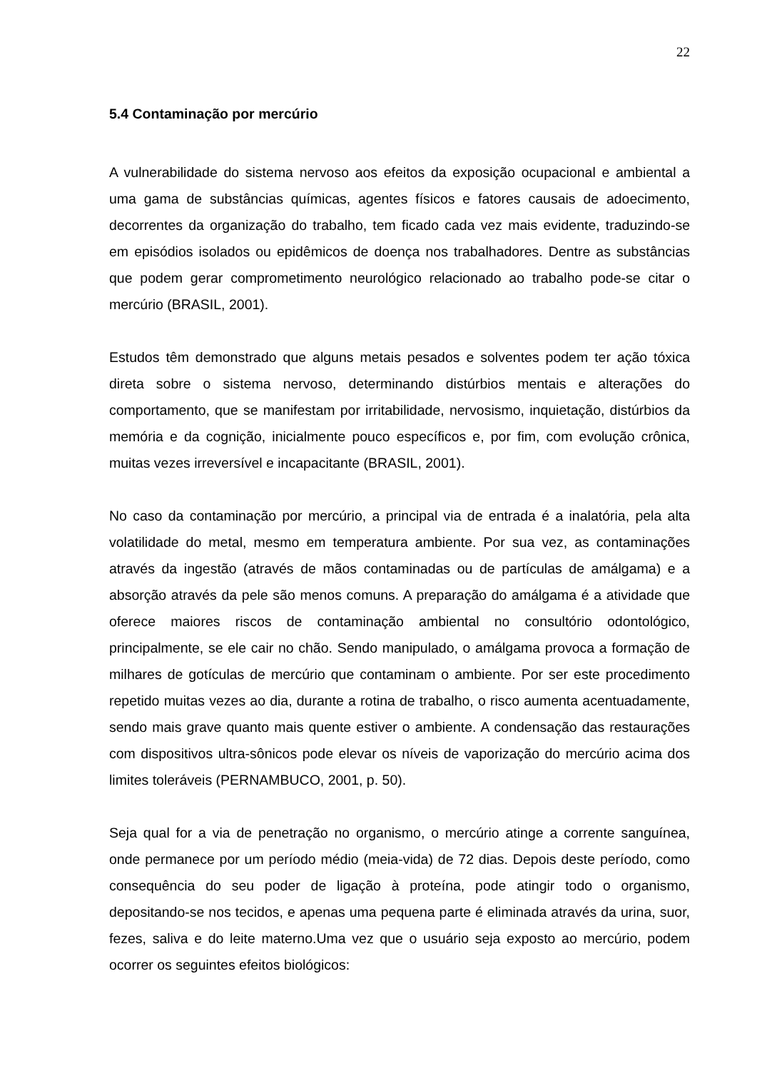22
5.4 Contaminação por mercúrio
A vulnerabilidade do sistema nervoso aos efeitos da exposição ocupacional e ambiental a uma gama de substâncias químicas, agentes físicos e fatores causais de adoecimento, decorrentes da organização do trabalho, tem ficado cada vez mais evidente, traduzindo-se em episódios isolados ou epidêmicos de doença nos trabalhadores. Dentre as substâncias que podem gerar comprometimento neurológico relacionado ao trabalho pode-se citar o mercúrio (BRASIL, 2001).
Estudos têm demonstrado que alguns metais pesados e solventes podem ter ação tóxica direta sobre o sistema nervoso, determinando distúrbios mentais e alterações do comportamento, que se manifestam por irritabilidade, nervosismo, inquietação, distúrbios da memória e da cognição, inicialmente pouco específicos e, por fim, com evolução crônica, muitas vezes irreversível e incapacitante (BRASIL, 2001).
No caso da contaminação por mercúrio, a principal via de entrada é a inalatória, pela alta volatilidade do metal, mesmo em temperatura ambiente. Por sua vez, as contaminações através da ingestão (através de mãos contaminadas ou de partículas de amálgama) e a absorção através da pele são menos comuns. A preparação do amálgama é a atividade que oferece maiores riscos de contaminação ambiental no consultório odontológico, principalmente, se ele cair no chão. Sendo manipulado, o amálgama provoca a formação de milhares de gotículas de mercúrio que contaminam o ambiente. Por ser este procedimento repetido muitas vezes ao dia, durante a rotina de trabalho, o risco aumenta acentuadamente, sendo mais grave quanto mais quente estiver o ambiente. A condensação das restaurações com dispositivos ultra-sônicos pode elevar os níveis de vaporização do mercúrio acima dos limites toleráveis (PERNAMBUCO, 2001, p. 50).
Seja qual for a via de penetração no organismo, o mercúrio atinge a corrente sanguínea, onde permanece por um período médio (meia-vida) de 72 dias. Depois deste período, como consequência do seu poder de ligação à proteína, pode atingir todo o organismo, depositando-se nos tecidos, e apenas uma pequena parte é eliminada através da urina, suor, fezes, saliva e do leite materno.Uma vez que o usuário seja exposto ao mercúrio, podem ocorrer os seguintes efeitos biológicos: